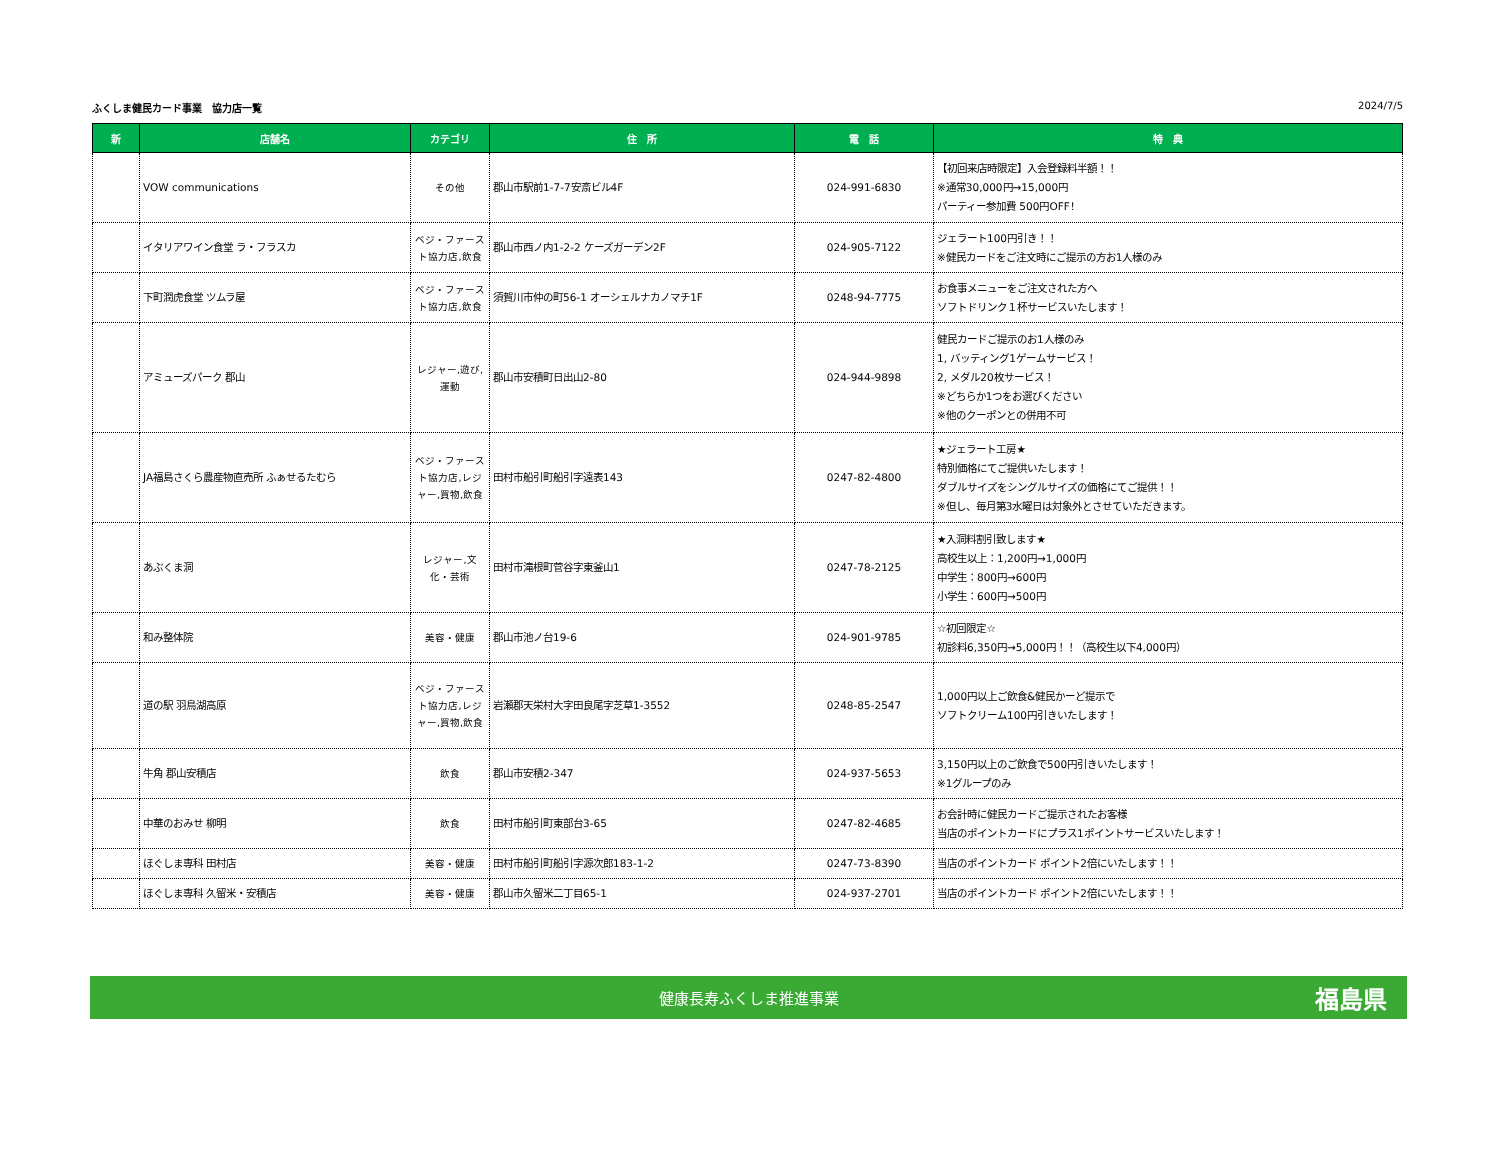ふくしま健民カード事業　協力店一覧 2024/7/5
| 新 | 店舗名 | カテゴリ | 住 所 | 電 話 | 特 典 |
| --- | --- | --- | --- | --- | --- |
| | VOW communications | その他 | 郡山市駅前1-7-7安斎ビル4F | 024-991-6830 | 【初回来店時限定】入会登録料半額！！ ※通常30,000円→15,000円 パーティー参加費 500円OFF！ |
| | イタリアワイン食堂 ラ・フラスカ | ベジ・ファースト協力店,飲食 | 郡山市西ノ内1-2-2 ケーズガーデン2F | 024-905-7122 | ジェラート100円引き！！ ※健民カードをご注文時にご提示の方お1人様のみ |
| | 下町潤虎食堂 ツムラ屋 | ベジ・ファースト協力店,飲食 | 須賀川市仲の町56-1 オーシェルナカノマチ1F | 0248-94-7775 | お食事メニューをご注文された方へ ソフトドリンク１杯サービスいたします！ |
| | アミューズパーク 郡山 | レジャー,遊び,運動 | 郡山市安積町日出山2-80 | 024-944-9898 | 健民カードご提示のお1人様のみ 1, バッティング1ゲームサービス！ 2, メダル20枚サービス！ ※どちらか1つをお選びください ※他のクーポンとの併用不可 |
| | JA福島さくら農産物直売所 ふぁせるたむら | ベジ・ファースト協力店,レジャー,買物,飲食 | 田村市船引町船引字遠表143 | 0247-82-4800 | ★ジェラート工房★ 特別価格にてご提供いたします！ ダブルサイズをシングルサイズの価格にてご提供！！ ※但し、毎月第3水曜日は対象外とさせていただきます。 |
| | あぶくま洞 | レジャー,文化・芸術 | 田村市滝根町菅谷字東釜山1 | 0247-78-2125 | ★入洞料割引致します★ 高校生以上：1,200円→1,000円 中学生：800円→600円 小学生：600円→500円 |
| | 和み整体院 | 美容・健康 | 郡山市池ノ台19-6 | 024-901-9785 | ☆初回限定☆ 初診料6,350円→5,000円！！（高校生以下4,000円） |
| | 道の駅 羽鳥湖高原 | ベジ・ファースト協力店,レジャー,買物,飲食 | 岩瀬郡天栄村大字田良尾字芝草1-3552 | 0248-85-2547 | 1,000円以上ご飲食&健民かーど提示で ソフトクリーム100円引きいたします！ |
| | 牛角 郡山安積店 | 飲食 | 郡山市安積2-347 | 024-937-5653 | 3,150円以上のご飲食で500円引きいたします！ ※1グループのみ |
| | 中華のおみせ 柳明 | 飲食 | 田村市船引町東部台3-65 | 0247-82-4685 | お会計時に健民カードご提示されたお客様 当店のポイントカードにプラス1ポイントサービスいたします！ |
| | ほぐしま専科 田村店 | 美容・健康 | 田村市船引町船引字源次郎183-1-2 | 0247-73-8390 | 当店のポイントカード ポイント2倍にいたします！！ |
| | ほぐしま専科 久留米・安積店 | 美容・健康 | 郡山市久留米二丁目65-1 | 024-937-2701 | 当店のポイントカード ポイント2倍にいたします！！ |
健康長寿ふくしま推進事業 福島県